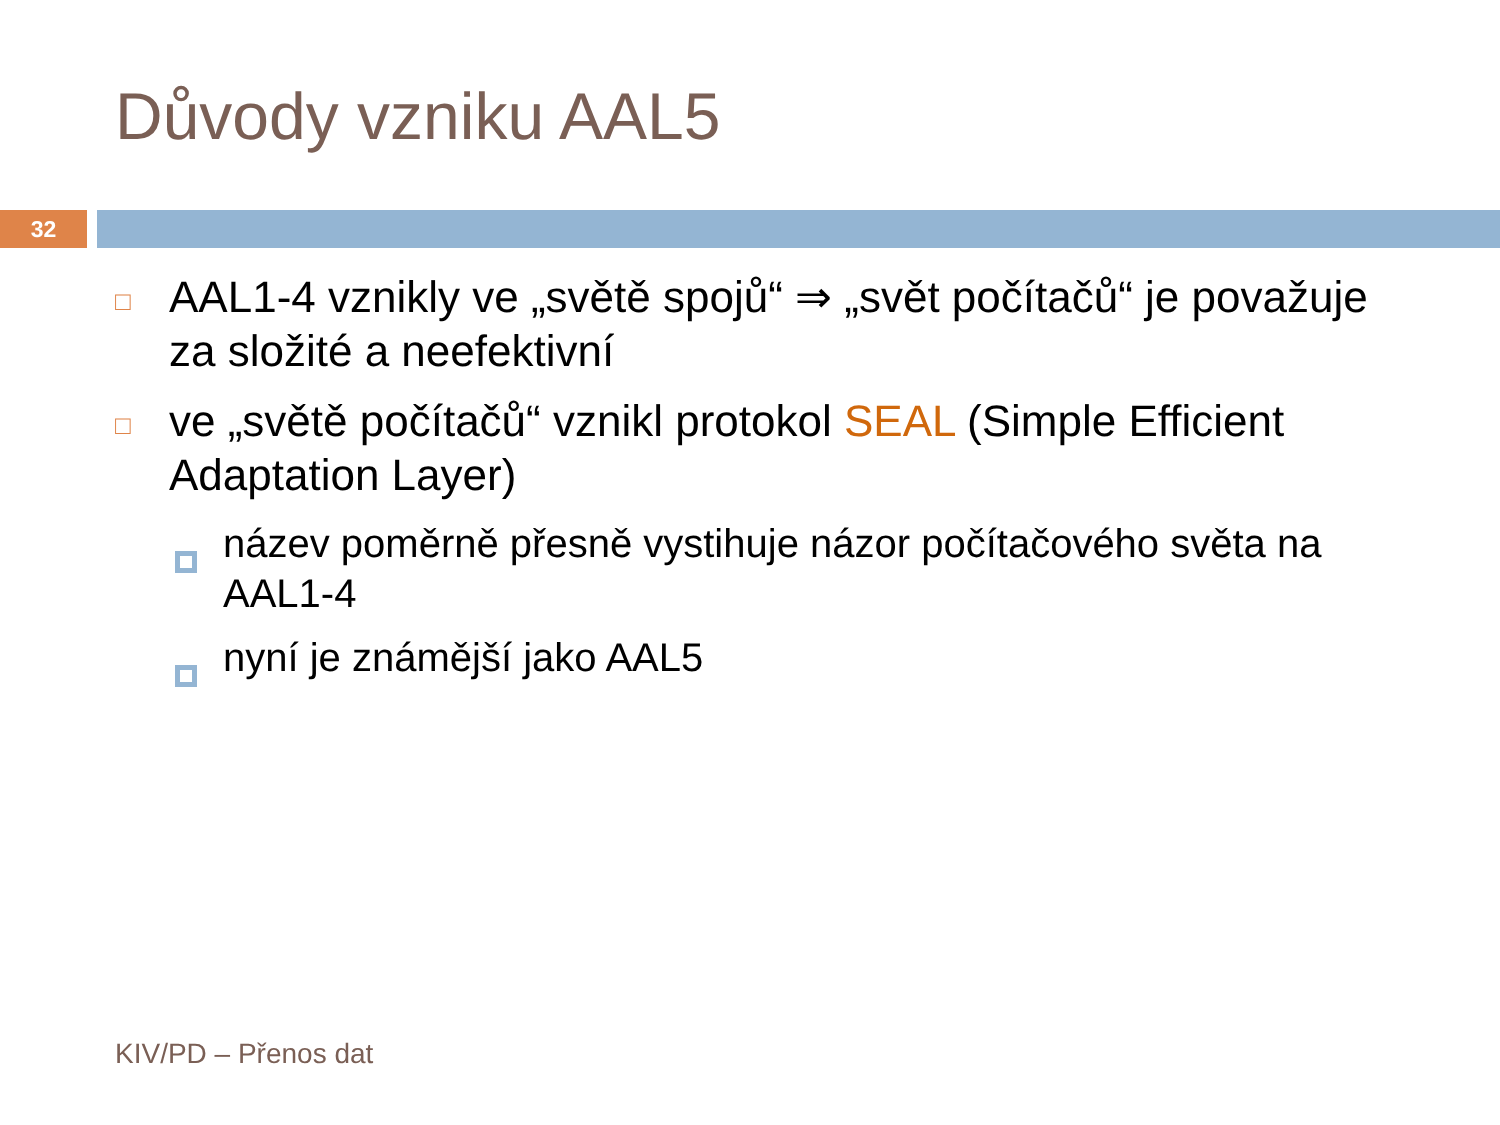Důvody vzniku AAL5
32
□ AAL1-4 vznikly ve „světě spojů“ ⇒ „svět počítačů“ je považuje za složité a neefektivní
□ ve „světě počítačů“ vznikl protokol SEAL (Simple Efficient Adaptation Layer)
název poměrně přesně vystihuje názor počítačového světa na AAL1-4
nyní je známější jako AAL5
KIV/PD – Přenos dat